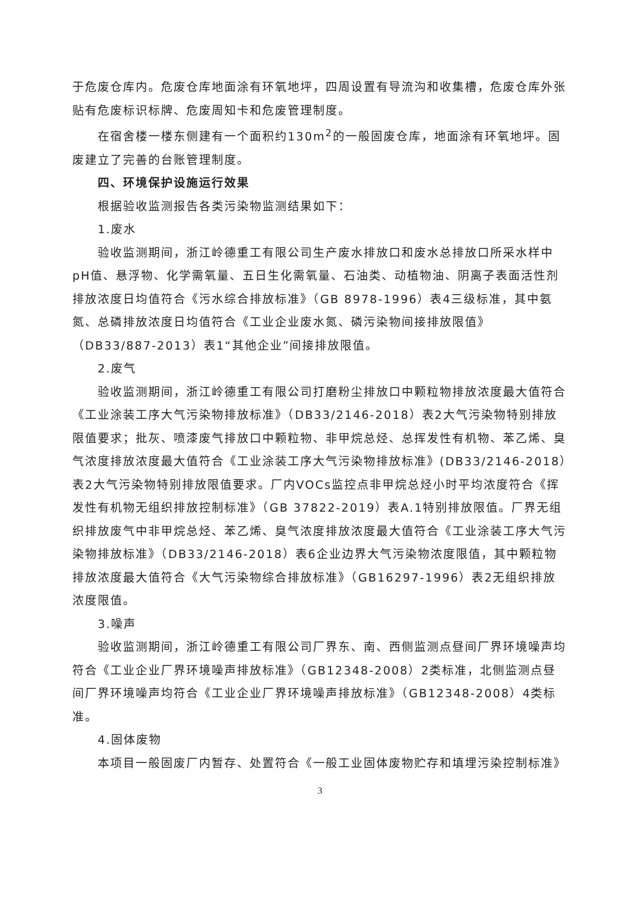于危废仓库内。危废仓库地面涂有环氧地坪，四周设置有导流沟和收集槽，危废仓库外张贴有危废标识标牌、危废周知卡和危废管理制度。
在宿舍楼一楼东侧建有一个面积约130m<sup>2</sup>的一般固废仓库，地面涂有环氧地坪。固废建立了完善的台账管理制度。
四、环境保护设施运行效果
根据验收监测报告各类污染物监测结果如下：
1.废水
验收监测期间，浙江岭德重工有限公司生产废水排放口和废水总排放口所采水样中pH值、悬浮物、化学需氧量、五日生化需氧量、石油类、动植物油、阴离子表面活性剂排放浓度日均值符合《污水综合排放标准》（GB 8978-1996）表4三级标准，其中氨氮、总磷排放浓度日均值符合《工业企业废水氮、磷污染物间接排放限值》（DB33/887-2013）表1“其他企业”间接排放限值。
2.废气
验收监测期间，浙江岭德重工有限公司打磨粉尘排放口中颗粒物排放浓度最大值符合《工业涂装工序大气污染物排放标准》（DB33/2146-2018）表2大气污染物特别排放限值要求；批灰、喷漆废气排放口中颗粒物、非甲烷总烃、总挥发性有机物、苯乙烯、臭气浓度排放浓度最大值符合《工业涂装工序大气污染物排放标准》(DB33/2146-2018）表2大气污染物特别排放限值要求。厂内VOCs监控点非甲烷总烃小时平均浓度符合《挥发性有机物无组织排放控制标准》（GB 37822-2019）表A.1特别排放限值。厂界无组织排放废气中非甲烷总烃、苯乙烯、臭气浓度排放浓度最大值符合《工业涂装工序大气污染物排放标准》（DB33/2146-2018）表6企业边界大气污染物浓度限值，其中颗粒物排放浓度最大值符合《大气污染物综合排放标准》（GB16297-1996）表2无组织排放浓度限值。
3.噪声
验收监测期间，浙江岭德重工有限公司厂界东、南、西侧监测点昼间厂界环境噪声均符合《工业企业厂界环境噪声排放标准》（GB12348-2008）2类标准，北侧监测点昼间厂界环境噪声均符合《工业企业厂界环境噪声排放标准》（GB12348-2008）4类标准。
4.固体废物
本项目一般固废厂内暂存、处置符合《一般工业固体废物贮存和填埋污染控制标准》
3